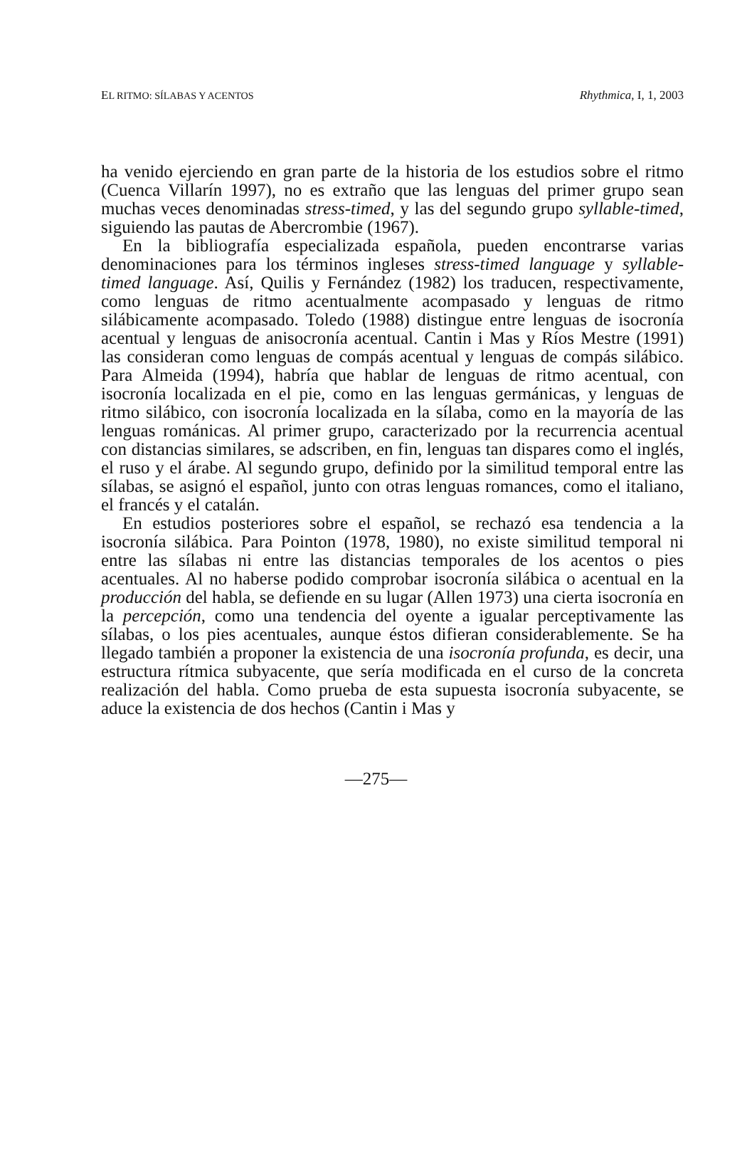EL RITMO: SÍLABAS Y ACENTOS Rhythmica, I, 1, 2003
ha venido ejerciendo en gran parte de la historia de los estudios sobre el ritmo (Cuenca Villarín 1997), no es extraño que las lenguas del primer grupo sean muchas veces denominadas stress-timed, y las del segundo grupo syllable-timed, siguiendo las pautas de Abercrombie (1967).
En la bibliografía especializada española, pueden encontrarse varias denominaciones para los términos ingleses stress-timed language y syllable-timed language. Así, Quilis y Fernández (1982) los traducen, respectivamente, como lenguas de ritmo acentualmente acompasado y lenguas de ritmo silábicamente acompasado. Toledo (1988) distingue entre lenguas de isocronía acentual y lenguas de anisocronía acentual. Cantin i Mas y Ríos Mestre (1991) las consideran como lenguas de compás acentual y lenguas de compás silábico. Para Almeida (1994), habría que hablar de lenguas de ritmo acentual, con isocronía localizada en el pie, como en las lenguas germánicas, y lenguas de ritmo silábico, con isocronía localizada en la sílaba, como en la mayoría de las lenguas románicas. Al primer grupo, caracterizado por la recurrencia acentual con distancias similares, se adscriben, en fin, lenguas tan dispares como el inglés, el ruso y el árabe. Al segundo grupo, definido por la similitud temporal entre las sílabas, se asignó el español, junto con otras lenguas romances, como el italiano, el francés y el catalán.
En estudios posteriores sobre el español, se rechazó esa tendencia a la isocronía silábica. Para Pointon (1978, 1980), no existe similitud temporal ni entre las sílabas ni entre las distancias temporales de los acentos o pies acentuales. Al no haberse podido comprobar isocronía silábica o acentual en la producción del habla, se defiende en su lugar (Allen 1973) una cierta isocronía en la percepción, como una tendencia del oyente a igualar perceptivamente las sílabas, o los pies acentuales, aunque éstos difieran considerablemente. Se ha llegado también a proponer la existencia de una isocronía profunda, es decir, una estructura rítmica subyacente, que sería modificada en el curso de la concreta realización del habla. Como prueba de esta supuesta isocronía subyacente, se aduce la existencia de dos hechos (Cantin i Mas y
—275—